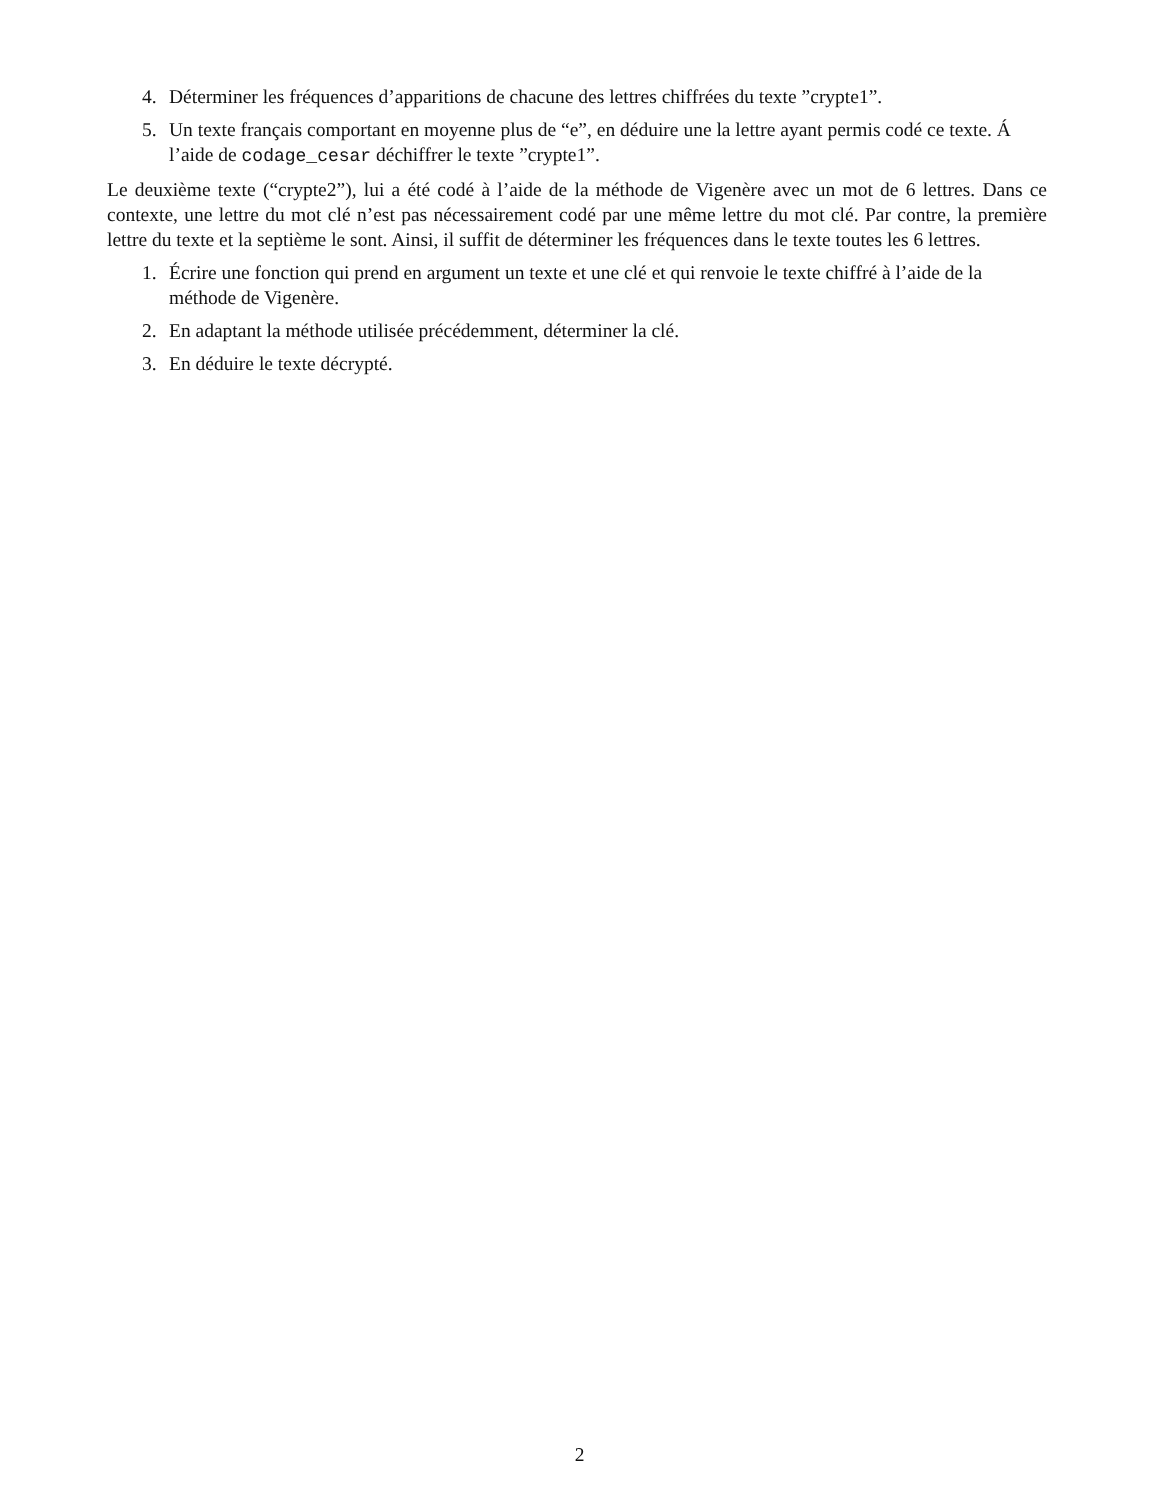4. Déterminer les fréquences d’apparitions de chacune des lettres chiffrées du texte ”crypte1”.
5. Un texte français comportant en moyenne plus de “e”, en déduire une la lettre ayant permis codé ce texte. Á l’aide de codage_cesar déchiffrer le texte ”crypte1”.
Le deuxième texte (“crypte2”), lui a été codé à l’aide de la méthode de Vigenère avec un mot de 6 lettres. Dans ce contexte, une lettre du mot clé n’est pas nécessairement codé par une même lettre du mot clé. Par contre, la première lettre du texte et la septième le sont. Ainsi, il suffit de déterminer les fréquences dans le texte toutes les 6 lettres.
1. Écrire une fonction qui prend en argument un texte et une clé et qui renvoie le texte chiffré à l’aide de la méthode de Vigenère.
2. En adaptant la méthode utilisée précédemment, déterminer la clé.
3. En déduire le texte décrypté.
2